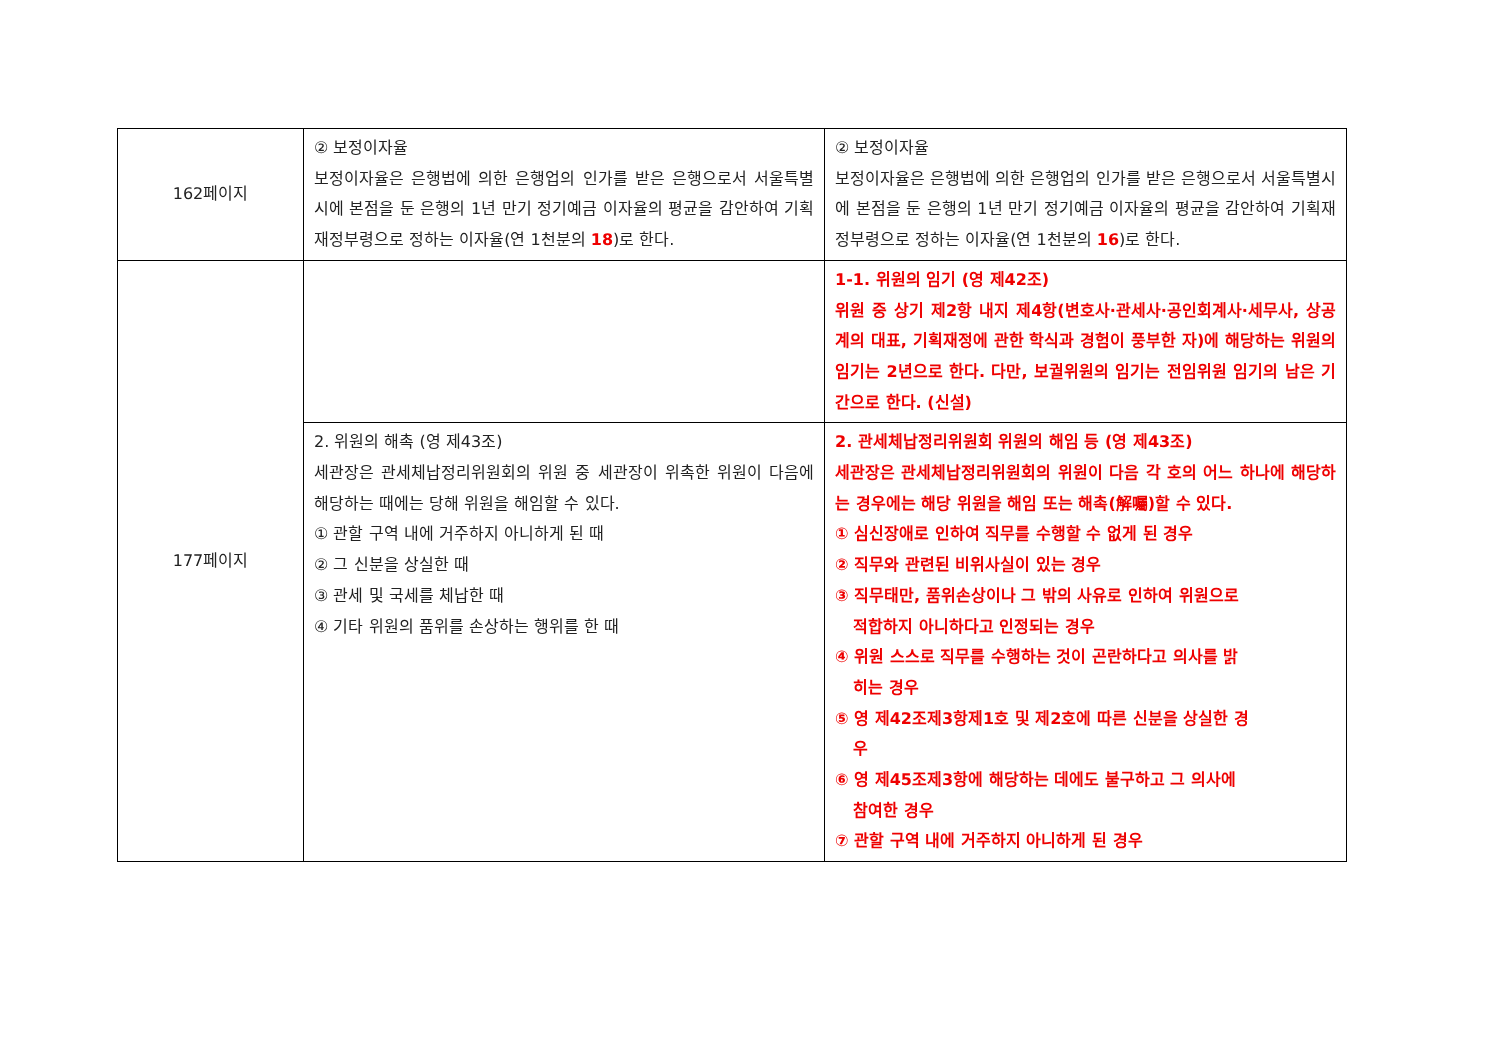| 162페이지 | ② 보정이자율 보정이자율은 은행법에 의한 은행업의 인가를 받은 은행으로서 서울특별시에 본점을 둔 은행의 1년 만기 정기예금 이자율의 평균을 감안하여 기획재정부령으로 정하는 이자율(연 1천분의 18 )로 한다. | ② 보정이자율 보정이자율은 은행법에 의한 은행업의 인가를 받은 은행으로서 서울특별시에 본점을 둔 은행의 1년 만기 정기예금 이자율의 평균을 감안하여 기획재정부령으로 정하는 이자율(연 1천분의 16 )로 한다. |
| 177페이지 | | 1-1. 위원의 임기 (영 제42조) 위원 중 상기 제2항 내지 제4항(변호사·관세사·공인회계사·세무사, 상공계의 대표, 기획재정에 관한 학식과 경험이 풍부한 자)에 해당하는 위원의 임기는 2년으로 한다. 다만, 보궐위원의 임기는 전임위원 임기의 남은 기간으로 한다. (신설) |
| | 2. 위원의 해촉 (영 제43조) 세관장은 관세체납정리위원회의 위원 중 세관장이 위촉한 위원이 다음에 해당하는 때에는 당해 위원을 해임할 수 있다. ① 관할 구역 내에 거주하지 아니하게 된 때 ② 그 신분을 상실한 때 ③ 관세 및 국세를 체납한 때 ④ 기타 위원의 품위를 손상하는 행위를 한 때 | 2. 관세체납정리위원회 위원의 해임 등 (영 제43조) 세관장은 관세체납정리위원회의 위원이 다음 각 호의 어느 하나에 해당하는 경우에는 해당 위원을 해임 또는 해촉(解囑)할 수 있다. ① 심신장애로 인하여 직무를 수행할 수 없게 된 경우 ② 직무와 관련된 비위사실이 있는 경우 ③ 직무태만, 품위손상이나 그 밖의 사유로 인하여 위원으로 적합하지 아니하다고 인정되는 경우 ④ 위원 스스로 직무를 수행하는 것이 곤란하다고 의사를 밝 히는 경우 ⑤ 영 제42조제3항제1호 및 제2호에 따른 신분을 상실한 경 우 ⑥ 영 제45조제3항에 해당하는 데에도 불구하고 그 의사에 참여한 경우 ⑦ 관할 구역 내에 거주하지 아니하게 된 경우 |